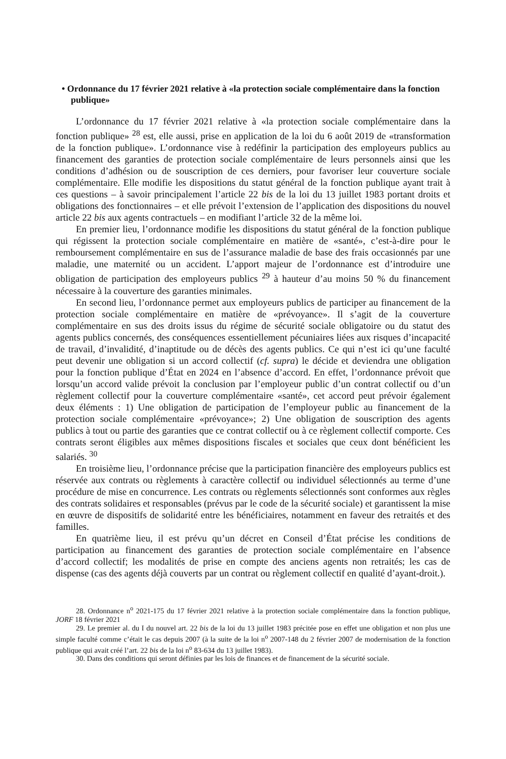• Ordonnance du 17 février 2021 relative à «la protection sociale complémentaire dans la fonction publique»
L’ordonnance du 17 février 2021 relative à «la protection sociale complémentaire dans la fonction publique» <sup>28</sup> est, elle aussi, prise en application de la loi du 6 août 2019 de «transformation de la fonction publique». L’ordonnance vise à redéfinir la participation des employeurs publics au financement des garanties de protection sociale complémentaire de leurs personnels ainsi que les conditions d’adhésion ou de souscription de ces derniers, pour favoriser leur couverture sociale complémentaire. Elle modifie les dispositions du statut général de la fonction publique ayant trait à ces questions – à savoir principalement l’article 22 bis de la loi du 13 juillet 1983 portant droits et obligations des fonctionnaires – et elle prévoit l’extension de l’application des dispositions du nouvel article 22 bis aux agents contractuels – en modifiant l’article 32 de la même loi.
En premier lieu, l’ordonnance modifie les dispositions du statut général de la fonction publique qui régissent la protection sociale complémentaire en matière de «santé», c’est-à-dire pour le remboursement complémentaire en sus de l’assurance maladie de base des frais occasionnés par une maladie, une maternité ou un accident. L’apport majeur de l’ordonnance est d’introduire une obligation de participation des employeurs publics <sup>29</sup> à hauteur d’au moins 50 % du financement nécessaire à la couverture des garanties minimales.
En second lieu, l’ordonnance permet aux employeurs publics de participer au financement de la protection sociale complémentaire en matière de «prévoyance». Il s’agit de la couverture complémentaire en sus des droits issus du régime de sécurité sociale obligatoire ou du statut des agents publics concernés, des conséquences essentiellement pécuniaires liées aux risques d’incapacité de travail, d’invalidité, d’inaptitude ou de décès des agents publics. Ce qui n’est ici qu’une faculté peut devenir une obligation si un accord collectif (cf. supra) le décide et deviendra une obligation pour la fonction publique d’État en 2024 en l’absence d’accord. En effet, l’ordonnance prévoit que lorsqu’un accord valide prévoit la conclusion par l’employeur public d’un contrat collectif ou d’un règlement collectif pour la couverture complémentaire «santé», cet accord peut prévoir également deux éléments : 1) Une obligation de participation de l’employeur public au financement de la protection sociale complémentaire «prévoyance»; 2) Une obligation de souscription des agents publics à tout ou partie des garanties que ce contrat collectif ou à ce règlement collectif comporte. Ces contrats seront éligibles aux mêmes dispositions fiscales et sociales que ceux dont bénéficient les salariés. <sup>30</sup>
En troisième lieu, l’ordonnance précise que la participation financière des employeurs publics est réservée aux contrats ou règlements à caractère collectif ou individuel sélectionnés au terme d’une procédure de mise en concurrence. Les contrats ou règlements sélectionnés sont conformes aux règles des contrats solidaires et responsables (prévus par le code de la sécurité sociale) et garantissent la mise en œuvre de dispositifs de solidarité entre les bénéficiaires, notamment en faveur des retraités et des familles.
En quatrième lieu, il est prévu qu’un décret en Conseil d’État précise les conditions de participation au financement des garanties de protection sociale complémentaire en l’absence d’accord collectif; les modalités de prise en compte des anciens agents non retraités; les cas de dispense (cas des agents déjà couverts par un contrat ou règlement collectif en qualité d’ayant-droit.).
28. Ordonnance n<sup>o</sup> 2021-175 du 17 février 2021 relative à la protection sociale complémentaire dans la fonction publique, JORF 18 février 2021
29. Le premier al. du I du nouvel art. 22 bis de la loi du 13 juillet 1983 précitée pose en effet une obligation et non plus une simple faculté comme c’était le cas depuis 2007 (à la suite de la loi n<sup>o</sup> 2007-148 du 2 février 2007 de modernisation de la fonction publique qui avait créé l’art. 22 bis de la loi n<sup>o</sup> 83-634 du 13 juillet 1983).
30. Dans des conditions qui seront définies par les lois de finances et de financement de la sécurité sociale.